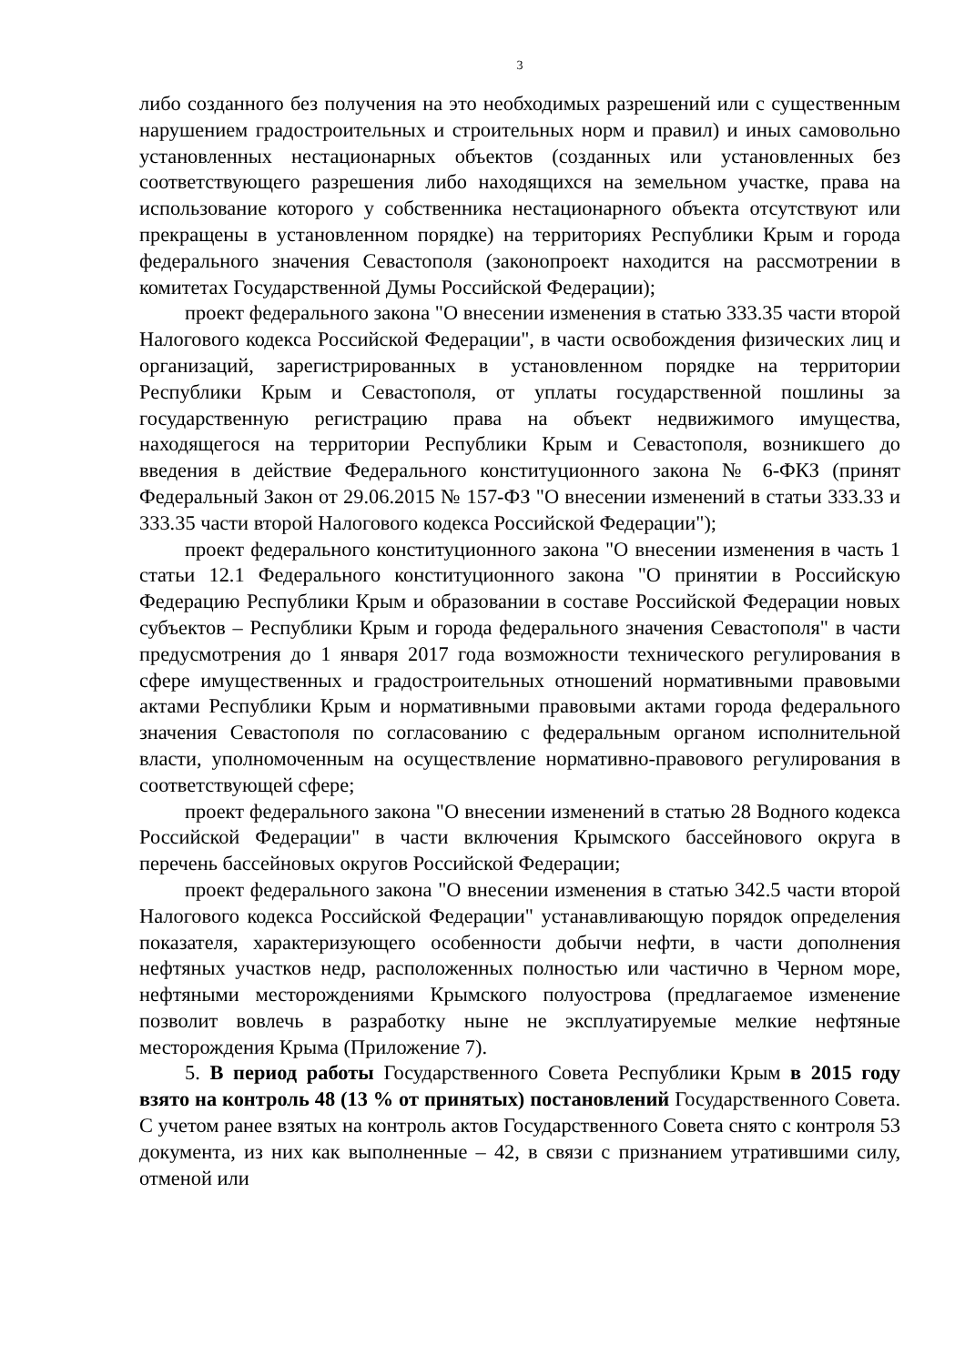3
либо созданного без получения на это необходимых разрешений или с существенным нарушением градостроительных и строительных норм и правил) и иных самовольно установленных нестационарных объектов (созданных или установленных без соответствующего разрешения либо находящихся на земельном участке, права на использование которого у собственника нестационарного объекта отсутствуют или прекращены в установленном порядке) на территориях Республики Крым и города федерального значения Севастополя (законопроект находится на рассмотрении в комитетах Государственной Думы Российской Федерации);
проект федерального закона "О внесении изменения в статью 333.35 части второй Налогового кодекса Российской Федерации", в части освобождения физических лиц и организаций, зарегистрированных в установленном порядке на территории Республики Крым и Севастополя, от уплаты государственной пошлины за государственную регистрацию права на объект недвижимого имущества, находящегося на территории Республики Крым и Севастополя, возникшего до введения в действие Федерального конституционного закона № 6-ФКЗ (принят Федеральный Закон от 29.06.2015 № 157-ФЗ "О внесении изменений в статьи 333.33 и 333.35 части второй Налогового кодекса Российской Федерации");
проект федерального конституционного закона "О внесении изменения в часть 1 статьи 12.1 Федерального конституционного закона "О принятии в Российскую Федерацию Республики Крым и образовании в составе Российской Федерации новых субъектов – Республики Крым и города федерального значения Севастополя" в части предусмотрения до 1 января 2017 года возможности технического регулирования в сфере имущественных и градостроительных отношений нормативными правовыми актами Республики Крым и нормативными правовыми актами города федерального значения Севастополя по согласованию с федеральным органом исполнительной власти, уполномоченным на осуществление нормативно-правового регулирования в соответствующей сфере;
проект федерального закона "О внесении изменений в статью 28 Водного кодекса Российской Федерации" в части включения Крымского бассейнового округа в перечень бассейновых округов Российской Федерации;
проект федерального закона "О внесении изменения в статью 342.5 части второй Налогового кодекса Российской Федерации" устанавливающую порядок определения показателя, характеризующего особенности добычи нефти, в части дополнения нефтяных участков недр, расположенных полностью или частично в Черном море, нефтяными месторождениями Крымского полуострова (предлагаемое изменение позволит вовлечь в разработку ныне не эксплуатируемые мелкие нефтяные месторождения Крыма (Приложение 7).
5. В период работы Государственного Совета Республики Крым в 2015 году взято на контроль 48 (13 % от принятых) постановлений Государственного Совета. С учетом ранее взятых на контроль актов Государственного Совета снято с контроля 53 документа, из них как выполненные – 42, в связи с признанием утратившими силу, отменой или